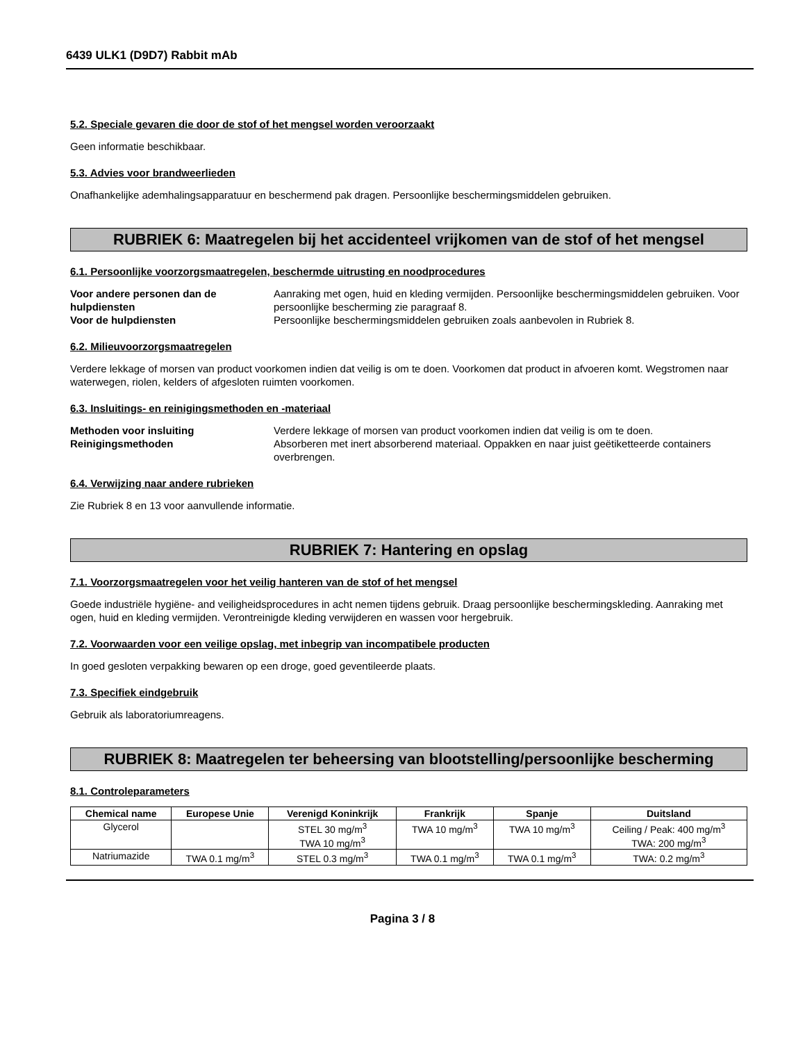6439 ULK1 (D9D7) Rabbit mAb
5.2. Speciale gevaren die door de stof of het mengsel worden veroorzaakt
Geen informatie beschikbaar.
5.3. Advies voor brandweerlieden
Onafhankelijke ademhalingsapparatuur en beschermend pak dragen. Persoonlijke beschermingsmiddelen gebruiken.
RUBRIEK 6: Maatregelen bij het accidenteel vrijkomen van de stof of het mengsel
6.1. Persoonlijke voorzorgsmaatregelen, beschermde uitrusting en noodprocedures
Voor andere personen dan de hulpdiensten Aanraking met ogen, huid en kleding vermijden. Persoonlijke beschermingsmiddelen gebruiken. Voor persoonlijke bescherming zie paragraaf 8. Voor de hulpdiensten Persoonlijke beschermingsmiddelen gebruiken zoals aanbevolen in Rubriek 8.
6.2. Milieuvoorzorgsmaatregelen
Verdere lekkage of morsen van product voorkomen indien dat veilig is om te doen. Voorkomen dat product in afvoeren komt. Wegstromen naar waterwegen, riolen, kelders of afgesloten ruimten voorkomen.
6.3. Insluitings- en reinigingsmethoden en -materiaal
Methoden voor insluiting Verdere lekkage of morsen van product voorkomen indien dat veilig is om te doen. Reinigingsmethoden Absorberen met inert absorberend materiaal. Oppakken en naar juist geëtiketteerde containers overbrengen.
6.4. Verwijzing naar andere rubrieken
Zie Rubriek 8 en 13 voor aanvullende informatie.
RUBRIEK 7: Hantering en opslag
7.1. Voorzorgsmaatregelen voor het veilig hanteren van de stof of het mengsel
Goede industriële hygiëne- and veiligheidsprocedures in acht nemen tijdens gebruik. Draag persoonlijke beschermingskleding. Aanraking met ogen, huid en kleding vermijden. Verontreinigde kleding verwijderen en wassen voor hergebruik.
7.2. Voorwaarden voor een veilige opslag, met inbegrip van incompatibele producten
In goed gesloten verpakking bewaren op een droge, goed geventileerde plaats.
7.3. Specifiek eindgebruik
Gebruik als laboratoriumreagens.
RUBRIEK 8: Maatregelen ter beheersing van blootstelling/persoonlijke bescherming
8.1. Controleparameters
| Chemical name | Europese Unie | Verenigd Koninkrijk | Frankrijk | Spanje | Duitsland |
| --- | --- | --- | --- | --- | --- |
| Glycerol | | STEL 30 mg/m<sup>3</sup> TWA 10 mg/m<sup>3</sup> | TWA 10 mg/m<sup>3</sup> | TWA 10 mg/m<sup>3</sup> | Ceiling / Peak: 400 mg/m<sup>3</sup> TWA: 200 mg/m<sup>3</sup> |
| Natriumazide | TWA 0.1 mg/m<sup>3</sup> | STEL 0.3 mg/m<sup>3</sup> | TWA 0.1 mg/m<sup>3</sup> | TWA 0.1 mg/m<sup>3</sup> | TWA: 0.2 mg/m<sup>3</sup> |
Pagina 3 / 8